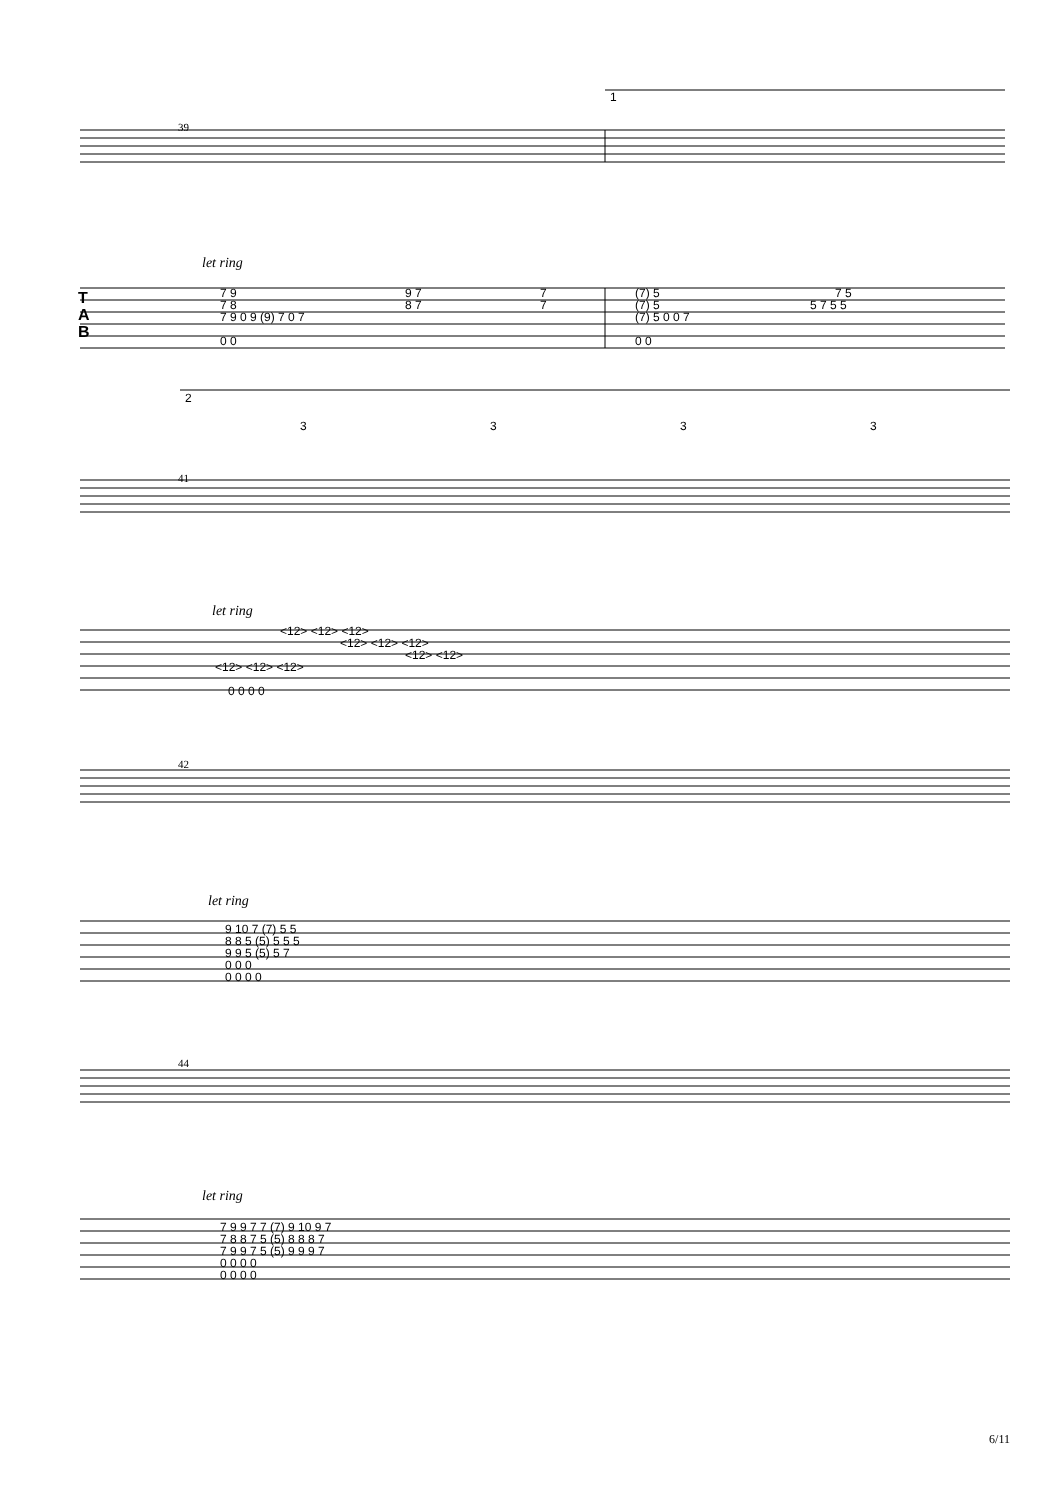39
1
let ring
T
A
B
7 9
9 7
7
(7) 5
7 5
7 8
8 7
7
(7) 5
5 7 5 5
7 9 0 9 (9) 7 0 7
(7) 5 0 0 7
0 0
0 0
2
41
3
3
3
3
let ring
<12> <12> <12>
<12> <12> <12>
<12> <12>
<12> <12> <12>
0 0 0 0
42
let ring
9 10 7 (7) 5 5
8 8 5 (5) 5 5 5
9 9 5 (5) 5 7
0 0 0
0 0 0 0
44
let ring
7 9 9 7 7 (7) 9 10 9 7
7 8 8 7 5 (5) 8 8 8 7
7 9 9 7 5 (5) 9 9 9 7
0 0 0 0
0 0 0 0
6/11